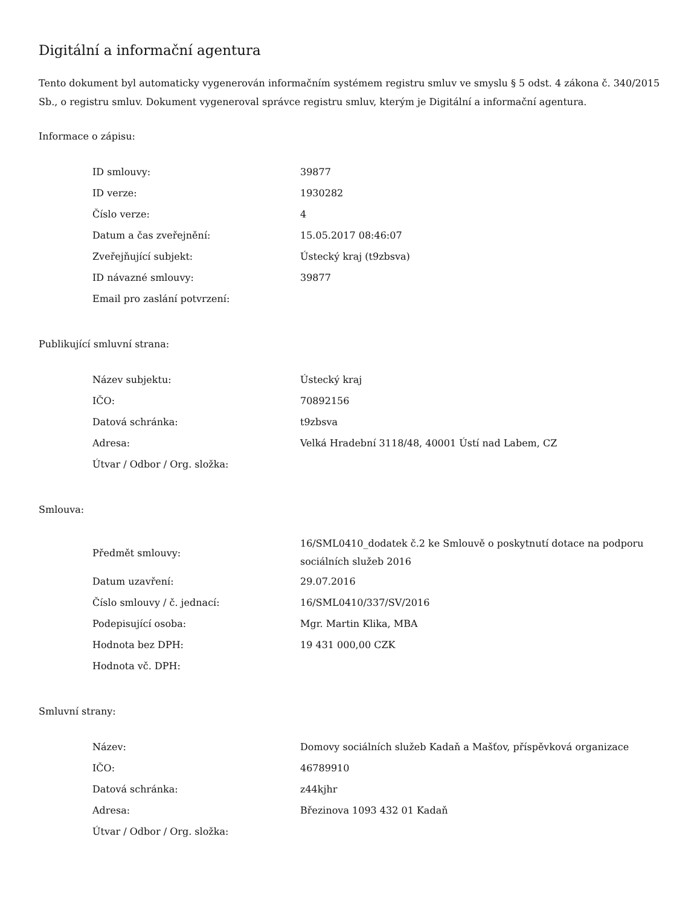Digitální a informační agentura
Tento dokument byl automaticky vygenerován informačním systémem registru smluv ve smyslu § 5 odst. 4 zákona č. 340/2015 Sb., o registru smluv. Dokument vygeneroval správce registru smluv, kterým je Digitální a informační agentura.
Informace o zápisu:
| ID smlouvy: | 39877 |
| ID verze: | 1930282 |
| Číslo verze: | 4 |
| Datum a čas zveřejnění: | 15.05.2017 08:46:07 |
| Zveřejňující subjekt: | Ústecký kraj (t9zbsva) |
| ID návazné smlouvy: | 39877 |
| Email pro zaslání potvrzení: | |
Publikující smluvní strana:
| Název subjektu: | Ústecký kraj |
| IČO: | 70892156 |
| Datová schránka: | t9zbsva |
| Adresa: | Velká Hradební 3118/48, 40001 Ústí nad Labem, CZ |
| Útvar / Odbor / Org. složka: | |
Smlouva:
| Předmět smlouvy: | 16/SML0410_dodatek č.2 ke Smlouvě o poskytnutí dotace na podporu sociálních služeb 2016 |
| Datum uzavření: | 29.07.2016 |
| Číslo smlouvy / č. jednací: | 16/SML0410/337/SV/2016 |
| Podepisující osoba: | Mgr. Martin Klika, MBA |
| Hodnota bez DPH: | 19 431 000,00 CZK |
| Hodnota vč. DPH: | |
Smluvní strany:
| Název: | Domovy sociálních služeb Kadaň a Mašťov, příspěvková organizace |
| IČO: | 46789910 |
| Datová schránka: | z44kjhr |
| Adresa: | Březinova 1093 432 01 Kadaň |
| Útvar / Odbor / Org. složka: | |